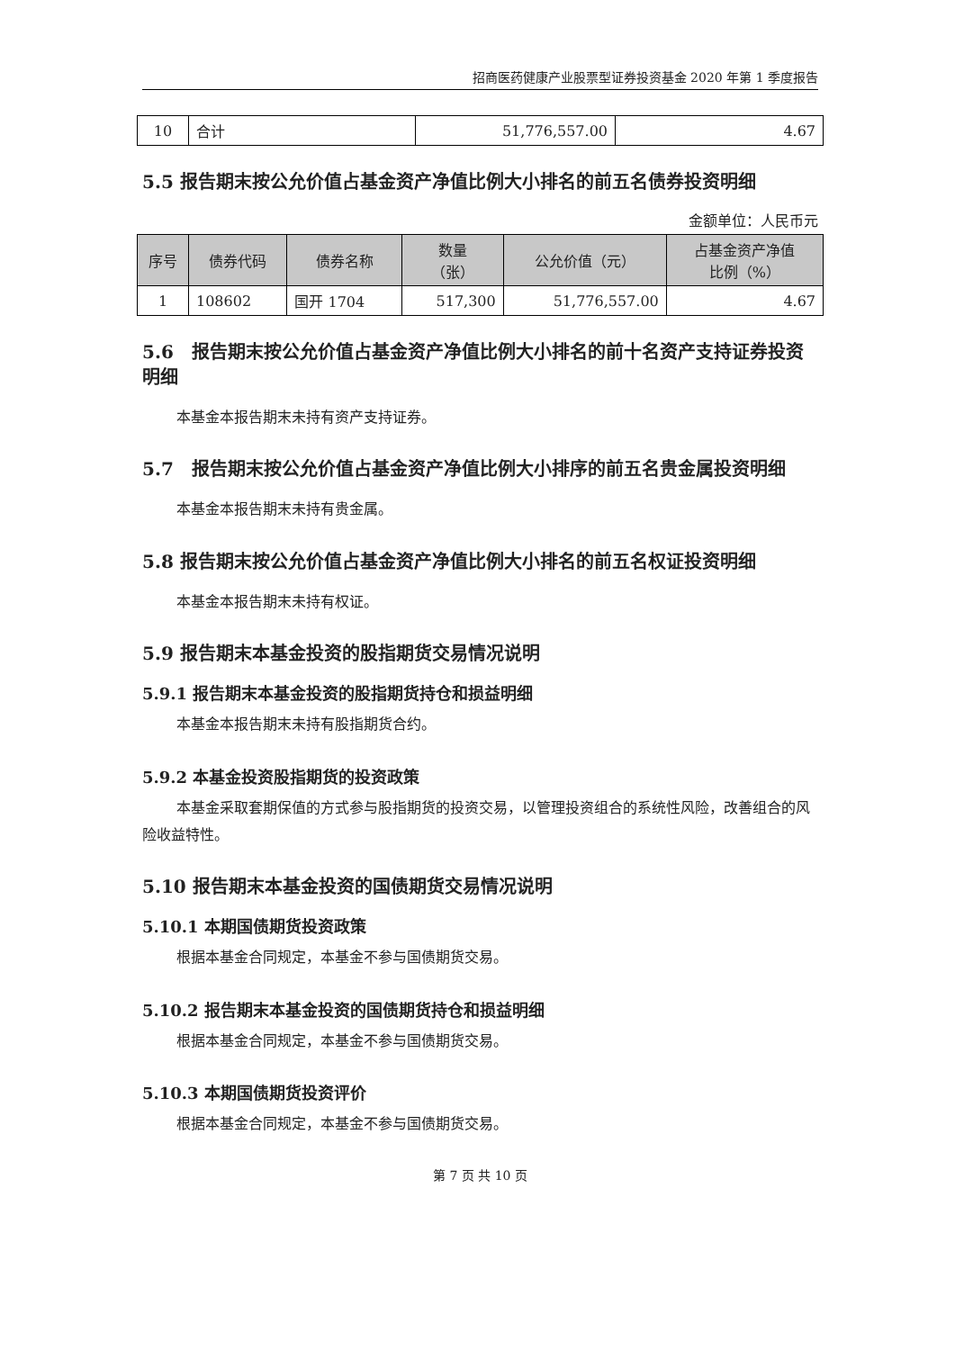招商医药健康产业股票型证券投资基金 2020 年第 1 季度报告
| 10 | 合计 | 51,776,557.00 | 4.67 |
5.5 报告期末按公允价值占基金资产净值比例大小排名的前五名债券投资明细
金额单位：人民币元
| 序号 | 债券代码 | 债券名称 | 数量 （张） | 公允价值（元） | 占基金资产净值 比例（%） |
| --- | --- | --- | --- | --- | --- |
| 1 | 108602 | 国开 1704 | 517,300 | 51,776,557.00 | 4.67 |
5.6　报告期末按公允价值占基金资产净值比例大小排名的前十名资产支持证券投资明细
本基金本报告期末未持有资产支持证券。
5.7　报告期末按公允价值占基金资产净值比例大小排序的前五名贵金属投资明细
本基金本报告期末未持有贵金属。
5.8 报告期末按公允价值占基金资产净值比例大小排名的前五名权证投资明细
本基金本报告期末未持有权证。
5.9 报告期末本基金投资的股指期货交易情况说明
5.9.1 报告期末本基金投资的股指期货持仓和损益明细
本基金本报告期末未持有股指期货合约。
5.9.2 本基金投资股指期货的投资政策
本基金采取套期保值的方式参与股指期货的投资交易，以管理投资组合的系统性风险，改善组合的风险收益特性。
5.10 报告期末本基金投资的国债期货交易情况说明
5.10.1 本期国债期货投资政策
根据本基金合同规定，本基金不参与国债期货交易。
5.10.2 报告期末本基金投资的国债期货持仓和损益明细
根据本基金合同规定，本基金不参与国债期货交易。
5.10.3 本期国债期货投资评价
根据本基金合同规定，本基金不参与国债期货交易。
第 7 页 共 10 页